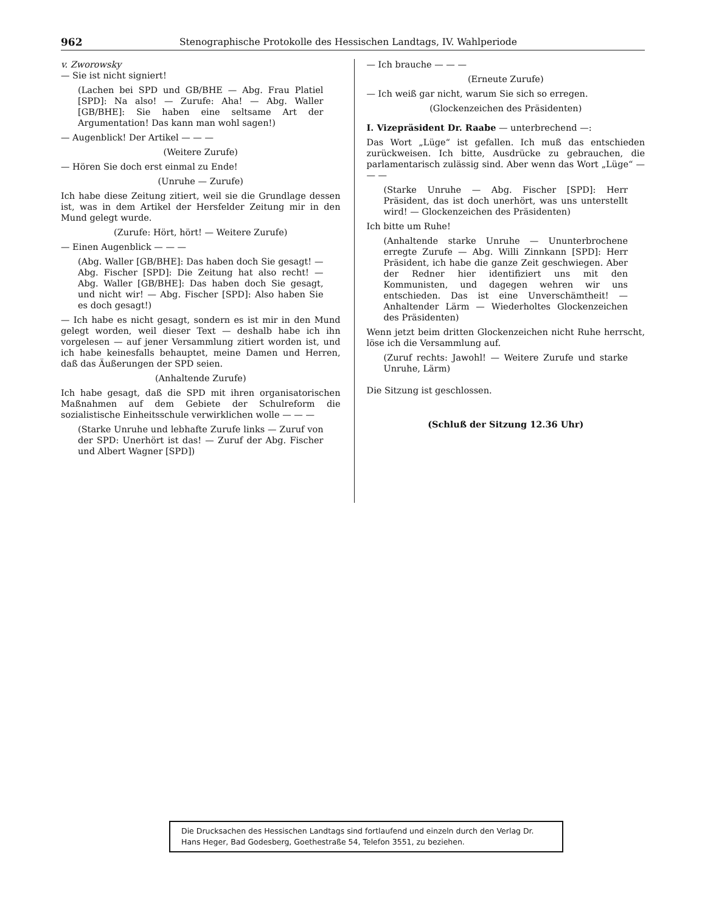962 Stenographische Protokolle des Hessischen Landtags, IV. Wahlperiode
v. Zworowsky
— Sie ist nicht signiert!
(Lachen bei SPD und GB/BHE — Abg. Frau Platiel [SPD]: Na also! — Zurufe: Aha! — Abg. Waller [GB/BHE]: Sie haben eine seltsame Art der Argumentation! Das kann man wohl sagen!)
— Augenblick! Der Artikel — — —
(Weitere Zurufe)
— Hören Sie doch erst einmal zu Ende!
(Unruhe — Zurufe)
Ich habe diese Zeitung zitiert, weil sie die Grundlage dessen ist, was in dem Artikel der Hersfelder Zeitung mir in den Mund gelegt wurde.
(Zurufe: Hört, hört! — Weitere Zurufe)
— Einen Augenblick — — —
(Abg. Waller [GB/BHE]: Das haben doch Sie gesagt! — Abg. Fischer [SPD]: Die Zeitung hat also recht! — Abg. Waller [GB/BHE]: Das haben doch Sie gesagt, und nicht wir! — Abg. Fischer [SPD]: Also haben Sie es doch gesagt!)
— Ich habe es nicht gesagt, sondern es ist mir in den Mund gelegt worden, weil dieser Text — deshalb habe ich ihn vorgelesen — auf jener Versammlung zitiert worden ist, und ich habe keinesfalls behauptet, meine Damen und Herren, daß das Äußerungen der SPD seien.
(Anhaltende Zurufe)
Ich habe gesagt, daß die SPD mit ihren organisatorischen Maßnahmen auf dem Gebiete der Schulreform die sozialistische Einheitsschule verwirklichen wolle — — —
(Starke Unruhe und lebhafte Zurufe links — Zuruf von der SPD: Unerhört ist das! — Zuruf der Abg. Fischer und Albert Wagner [SPD])
— Ich brauche — — —
(Erneute Zurufe)
— Ich weiß gar nicht, warum Sie sich so erregen.
(Glockenzeichen des Präsidenten)
I. Vizepräsident Dr. Raabe — unterbrechend —:
Das Wort „Lüge“ ist gefallen. Ich muß das entschieden zurückweisen. Ich bitte, Ausdrücke zu gebrauchen, die parlamentarisch zulässig sind. Aber wenn das Wort „Lüge“ — — —
(Starke Unruhe — Abg. Fischer [SPD]: Herr Präsident, das ist doch unerhört, was uns unterstellt wird! — Glockenzeichen des Präsidenten)
Ich bitte um Ruhe!
(Anhaltende starke Unruhe — Ununterbrochene erregte Zurufe — Abg. Willi Zinnkann [SPD]: Herr Präsident, ich habe die ganze Zeit geschwiegen. Aber der Redner hier identifiziert uns mit den Kommunisten, und dagegen wehren wir uns entschieden. Das ist eine Unverschämtheit! — Anhaltender Lärm — Wiederholtes Glockenzeichen des Präsidenten)
Wenn jetzt beim dritten Glockenzeichen nicht Ruhe herrscht, löse ich die Versammlung auf.
(Zuruf rechts: Jawohl! — Weitere Zurufe und starke Unruhe, Lärm)
Die Sitzung ist geschlossen.
(Schluß der Sitzung 12.36 Uhr)
Die Drucksachen des Hessischen Landtags sind fortlaufend und einzeln durch den Verlag Dr. Hans Heger, Bad Godesberg, Goethestraße 54, Telefon 3551, zu beziehen.